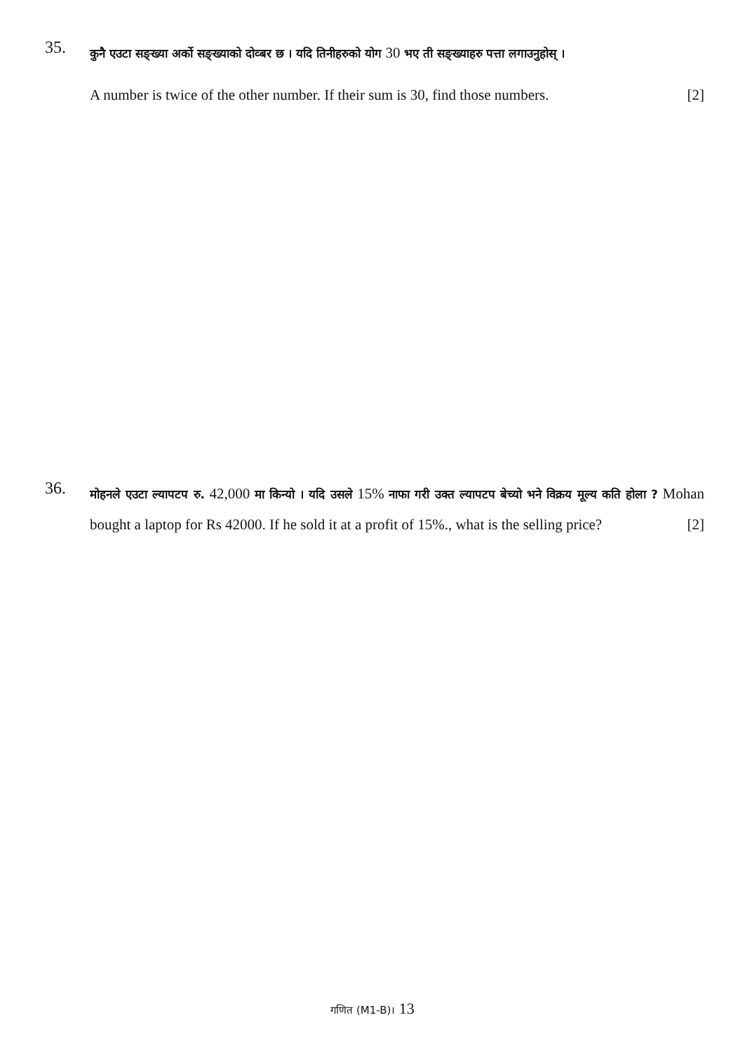35.
कुनै एउटा सङ्ख्या अर्को सङ्ख्याको दोव्बर छ । यदि तिनीहरुको योग 30 भए ती सङ्ख्याहरु पत्ता लगाउनुहोस् ।
A number is twice of the other number. If their sum is 30, find those numbers. [2]
36.
मोहनले एउटा ल्यापटप रु. 42,000 मा किन्यो । यदि उसले 15% नाफा गरी उक्त ल्यापटप बेच्यो भने विक्रय मूल्य कति होला ? Mohan bought a laptop for Rs 42000. If he sold it at a profit of 15%., what is the selling price? [2]
गणित (M1-B)। 13